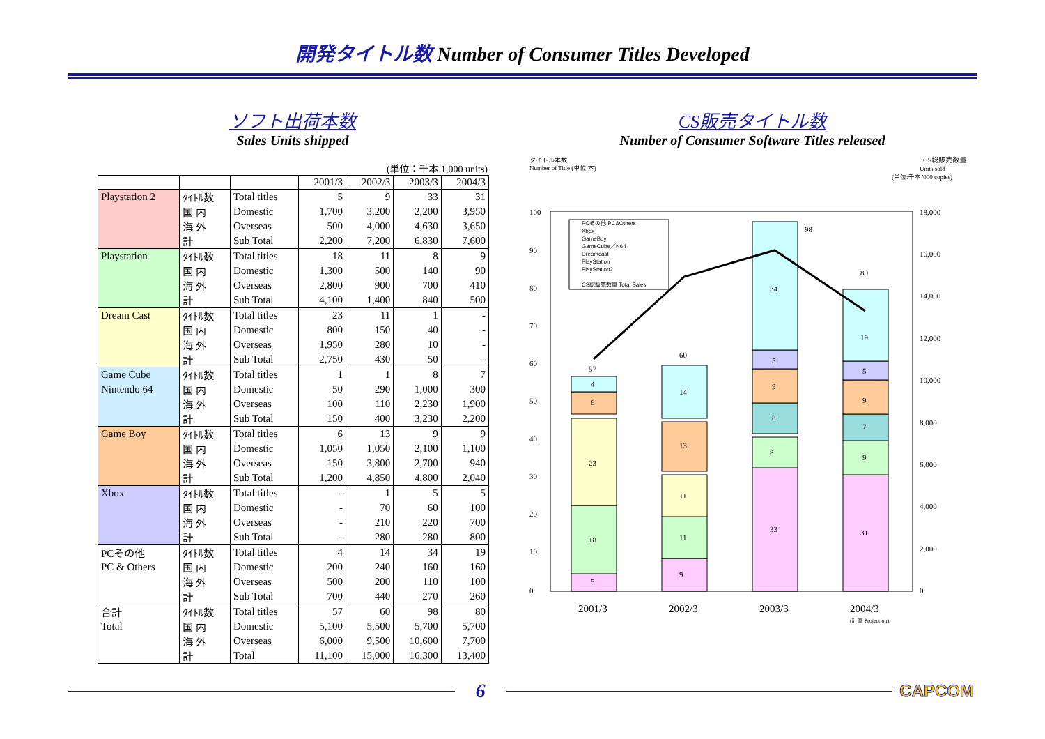開発タイトル数 Number of Consumer Titles Developed
ソフト出荷本数
Sales Units shipped
(単位：千本 1,000 units)
| | | | 2001/3 | 2002/3 | 2003/3 | 2004/3 |
| Playstation 2 | ﾀｲﾄﾙ数 | Total titles | 5 | 9 | 33 | 31 |
| | 国 内 | Domestic | 1,700 | 3,200 | 2,200 | 3,950 |
| | 海 外 | Overseas | 500 | 4,000 | 4,630 | 3,650 |
| | 計 | Sub Total | 2,200 | 7,200 | 6,830 | 7,600 |
| Playstation | ﾀｲﾄﾙ数 | Total titles | 18 | 11 | 8 | 9 |
| | 国 内 | Domestic | 1,300 | 500 | 140 | 90 |
| | 海 外 | Overseas | 2,800 | 900 | 700 | 410 |
| | 計 | Sub Total | 4,100 | 1,400 | 840 | 500 |
| Dream Cast | ﾀｲﾄﾙ数 | Total titles | 23 | 11 | 1 | - |
| | 国 内 | Domestic | 800 | 150 | 40 | - |
| | 海 外 | Overseas | 1,950 | 280 | 10 | - |
| | 計 | Sub Total | 2,750 | 430 | 50 | - |
| Game Cube | ﾀｲﾄﾙ数 | Total titles | 1 | 1 | 8 | 7 |
| Nintendo 64 | 国 内 | Domestic | 50 | 290 | 1,000 | 300 |
| | 海 外 | Overseas | 100 | 110 | 2,230 | 1,900 |
| | 計 | Sub Total | 150 | 400 | 3,230 | 2,200 |
| Game Boy | ﾀｲﾄﾙ数 | Total titles | 6 | 13 | 9 | 9 |
| | 国 内 | Domestic | 1,050 | 1,050 | 2,100 | 1,100 |
| | 海 外 | Overseas | 150 | 3,800 | 2,700 | 940 |
| | 計 | Sub Total | 1,200 | 4,850 | 4,800 | 2,040 |
| Xbox | ﾀｲﾄﾙ数 | Total titles | - | 1 | 5 | 5 |
| | 国 内 | Domestic | - | 70 | 60 | 100 |
| | 海 外 | Overseas | - | 210 | 220 | 700 |
| | 計 | Sub Total | - | 280 | 280 | 800 |
| PCその他 | ﾀｲﾄﾙ数 | Total titles | 4 | 14 | 34 | 19 |
| PC & Others | 国 内 | Domestic | 200 | 240 | 160 | 160 |
| | 海 外 | Overseas | 500 | 200 | 110 | 100 |
| | 計 | Sub Total | 700 | 440 | 270 | 260 |
| 合計 | ﾀｲﾄﾙ数 | Total titles | 57 | 60 | 98 | 80 |
| Total | 国 内 | Domestic | 5,100 | 5,500 | 5,700 | 5,700 |
| | 海 外 | Overseas | 6,000 | 9,500 | 10,600 | 7,700 |
| | 計 | Total | 11,100 | 15,000 | 16,300 | 13,400 |
CS販売タイトル数
Number of Consumer Software Titles released
タイトル本数
Number of Title (単位:本)
CS総販売数量
Units sold
(単位:千本 '000 copies)
100
90
80
70
60
50
40
30
20
10
0
18,000
16,000
14,000
12,000
10,000
8,000
4,000
6,000
2,000
0
5
18
23
6
4
57
9
11
11
13
14
60
33
8
8
9
5
34
98
31
9
7
9
5
19
80
PCその他 PC&Others
Xbox
GameBoy
GameCube／N64
Dreamcast
PlayStation
PlayStation2
CS総販売数量 Total Sales
2001/3
2002/3
2003/3
2004/3
(計画 Projection)
6 CAPCOM